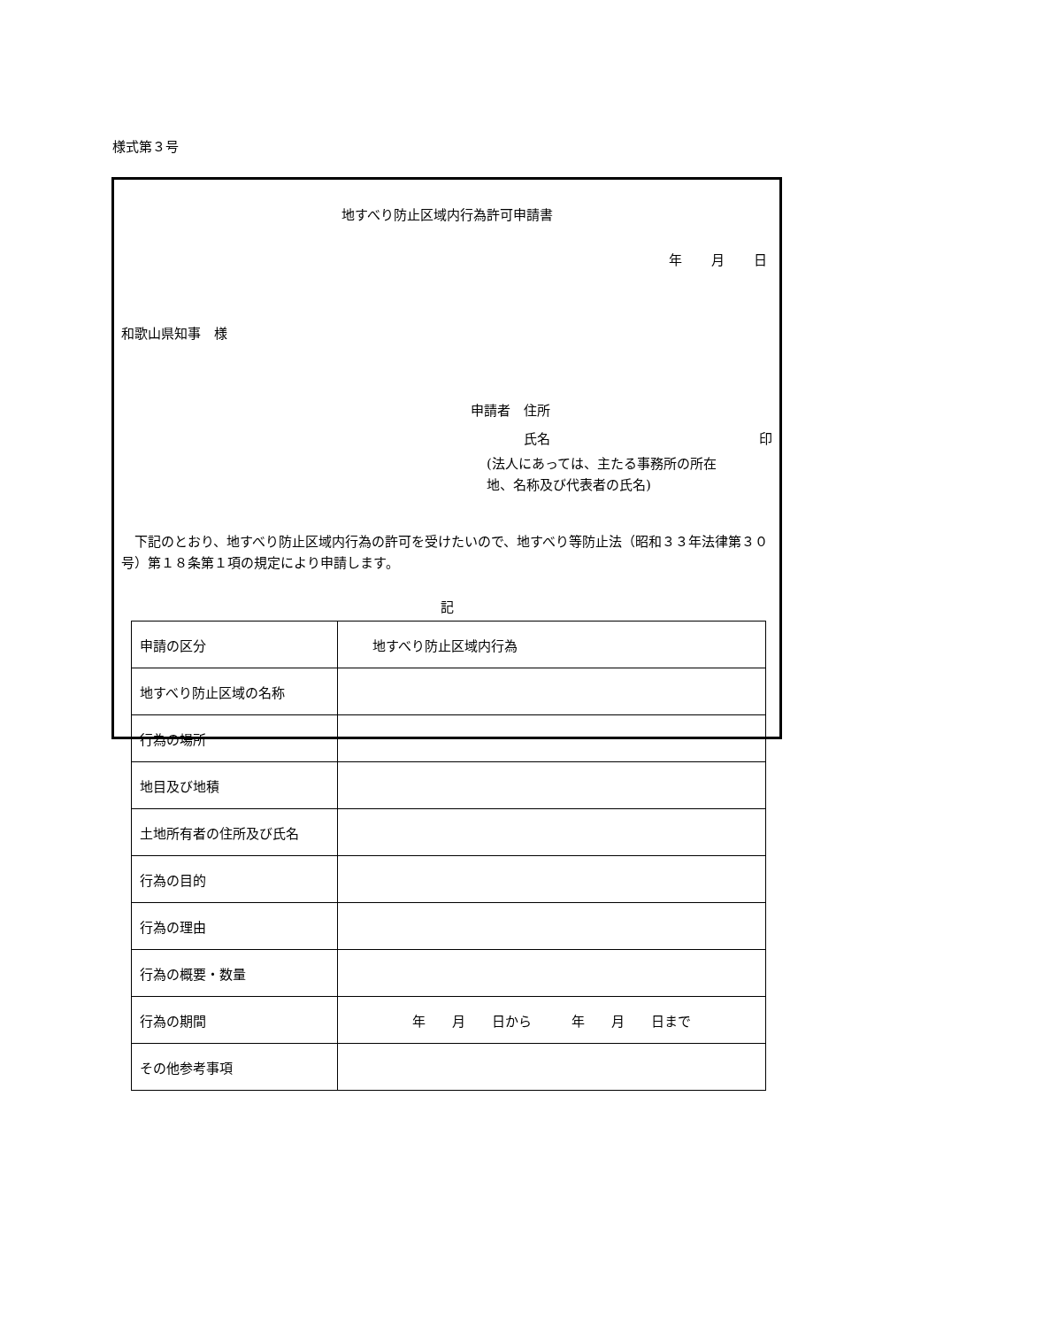様式第３号
地すべり防止区域内行為許可申請書
年 月 日
和歌山県知事　様
申請者　住所
　　　　氏名 印
(法人にあっては、主たる事務所の所在
地、名称及び代表者の氏名)
下記のとおり、地すべり防止区域内行為の許可を受けたいので、地すべり等防止法（昭和３３年法律第３０号）第１８条第１項の規定により申請します。
記
| 申請の区分 | 地すべり防止区域内行為 |
| 地すべり防止区域の名称 | |
| 行為の場所 | |
| 地目及び地積 | |
| 土地所有者の住所及び氏名 | |
| 行為の目的 | |
| 行為の理由 | |
| 行為の概要・数量 | |
| 行為の期間 | 年 月 日から 年 月 日まで |
| その他参考事項 | |